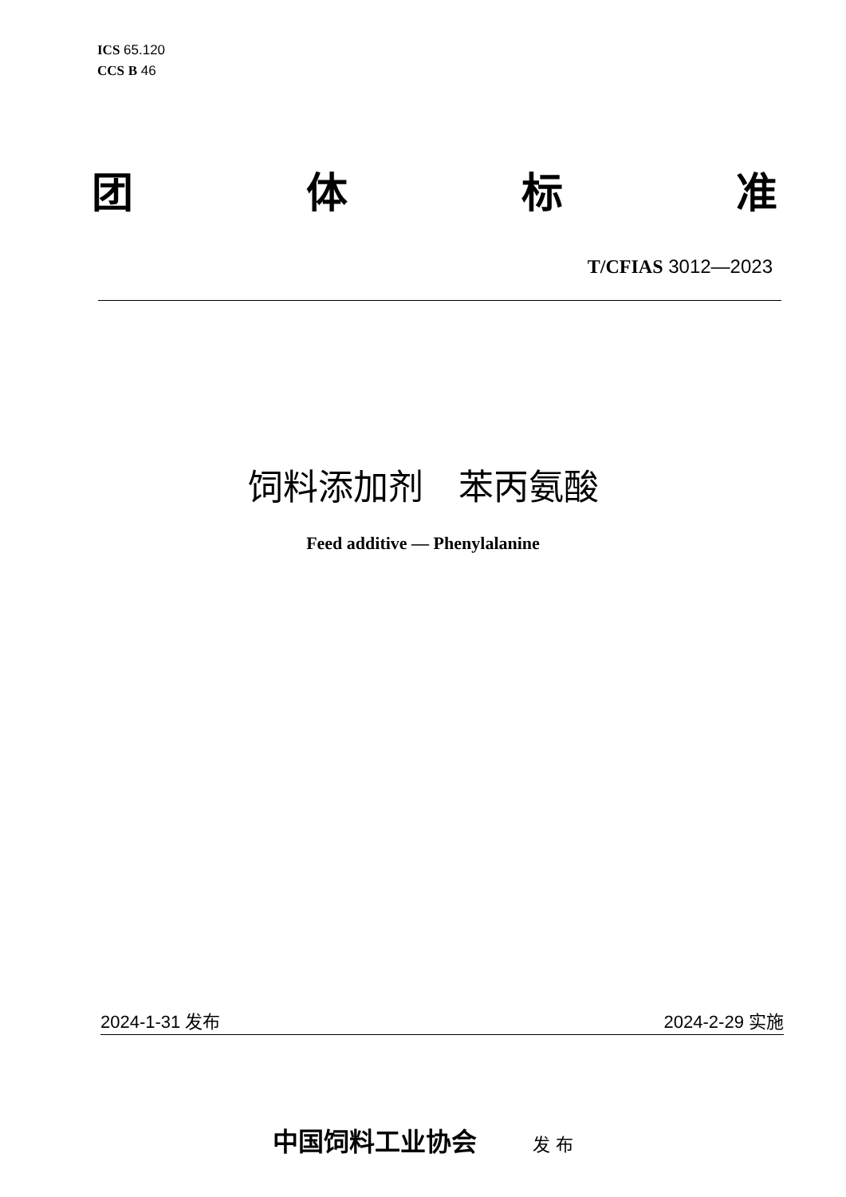ICS 65.120
CCS B 46
团 体 标 准
T/CFIAS 3012—2023
饲料添加剂　苯丙氨酸
Feed additive — Phenylalanine
2024-1-31 发布 2024-2-29 实施
中国饲料工业协会 发 布